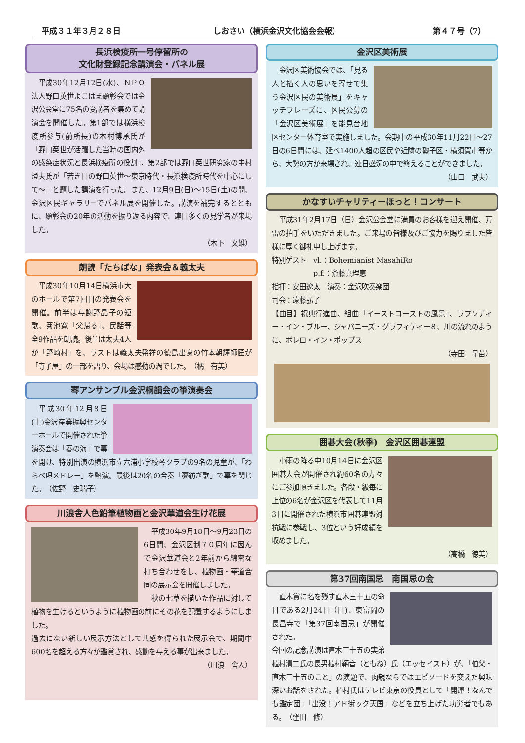平成３１年３月２８日 しおさい（横浜金沢文化協会会報） 第４７号（7）
長浜検疫所一号停留所の
文化財登録記念講演会・パネル展
平成30年12月12日(水)、ＮＰＯ法人野口英世よこはま顕彰会では金沢公会堂に75名の受講者を集めて講演会を開催した。第1部では横浜検疫所参与(前所長)の木村博承氏が「野口英世が活躍した当時の国内外の感染症状況と長浜検疫所の役割」、第2部では野口英世研究家の中村澄夫氏が「若き日の野口英世～東京時代・長浜検疫所時代を中心にして～」と題した講演を行った。また、12月9日(日)～15日(土)の間、金沢区民ギャラリーでパネル展を開催した。講演を補完するとともに、顕彰会の20年の活動を振り返る内容で、連日多くの見学者が来場した。
（木下　文雄）
朗読「たちばな」発表会＆義太夫
平成30年10月14日横浜市大のホールで第7回目の発表会を開催。前半は与謝野晶子の短歌、菊池寛「父帰る」、民話等全9作品を朗読。後半は太夫4人が「野崎村」を、ラストは義太夫発祥の徳島出身の竹本朝輝師匠が「寺子屋」の一部を語り、会場は感動の渦でした。　（橘　有美）
琴アンサンブル金沢桐韻会の箏演奏会
平成30年12月8日(土)金沢産業振興センターホールで開催された箏演奏会は「春の海」で幕を開け、特別出演の横浜市立六浦小学校琴クラブの9名の児童が、「わらべ唄メドレー」を熱演。最後は20名の合奏「夢紡ぎ歌」で幕を閉じた。　（佐野　史瑞子）
川浪舎人色鉛筆植物画と金沢華道会生け花展
平成30年9月18日～9月23日の6日間、金沢区制７０周年に因んで金沢華道会と2年前から綿密な打ち合わせをし、植物画・華道合同の展示会を開催しました。
秋の七草を描いた作品に対して植物を生けるというように植物画の前にその花を配置するようにしました。
過去にない新しい展示方法として共感を得られた展示会で、期間中600名を超える方々が鑑賞され、感動を与える事が出来ました。
（川浪　舎人）
金沢区美術展
金沢区美術協会では、「見る人と描く人の思いを寄せて集う金沢区民の美術展」をキャッチフレーズに、区民公募の「金沢区美術展」を能見台地区センター体育室で実施しました。会期中の平成30年11月22日～27日の6日間には、延べ1400人超の区民や近隣の磯子区・横須賀市等から、大勢の方が来場され、連日盛況の中で終えることができました。
（山口　武夫）
かなすいチャリティーほっと！コンサート
平成31年2月17日（日）金沢公会堂に満員のお客様を迎え開催、万雷の拍手をいただきました。ご来場の皆様及びご協力を賜りました皆様に厚く御礼申し上げます。
特別ゲスト　vl.：Bohemianist MasahiRo
　　　　　　p.f.：斎藤真理恵
指揮：安田遼太　演奏：金沢吹奏楽団
司会：遠藤弘子
【曲目】祝典行進曲、組曲「イーストコーストの風景」、ラプソディー・イン・ブルー、ジャパニーズ・グラフィティー８、川の流れのように、ボレロ・イン・ポップス
（寺田　早苗）
囲碁大会(秋季)　金沢区囲碁連盟
小雨の降る中10月14日に金沢区囲碁大会が開催され約60名の方々にご参加頂きました。各段・級毎に上位の6名が金沢区を代表して11月3日に開催された横浜市囲碁連盟対抗戦に参戦し、3位という好成績を収めました。
（高橋　徳美）
第37回南国忌　南国忌の会
直木賞に名を残す直木三十五の命日である2月24日（日)、東富岡の長昌寺で「第37回南国忌」が開催された。
今回の記念講演は直木三十五の実弟植村清二氏の長男植村鞆音（ともね）氏（エッセイスト）が、「伯父・直木三十五のこと」の演題で、肉親ならではエピソードを交えた興味深いお話をされた。植村氏はテレビ東京の役員として「開運！なんでも鑑定団」「出没！アド街ック天国」などを立ち上げた功労者でもある。　（窪田　修）